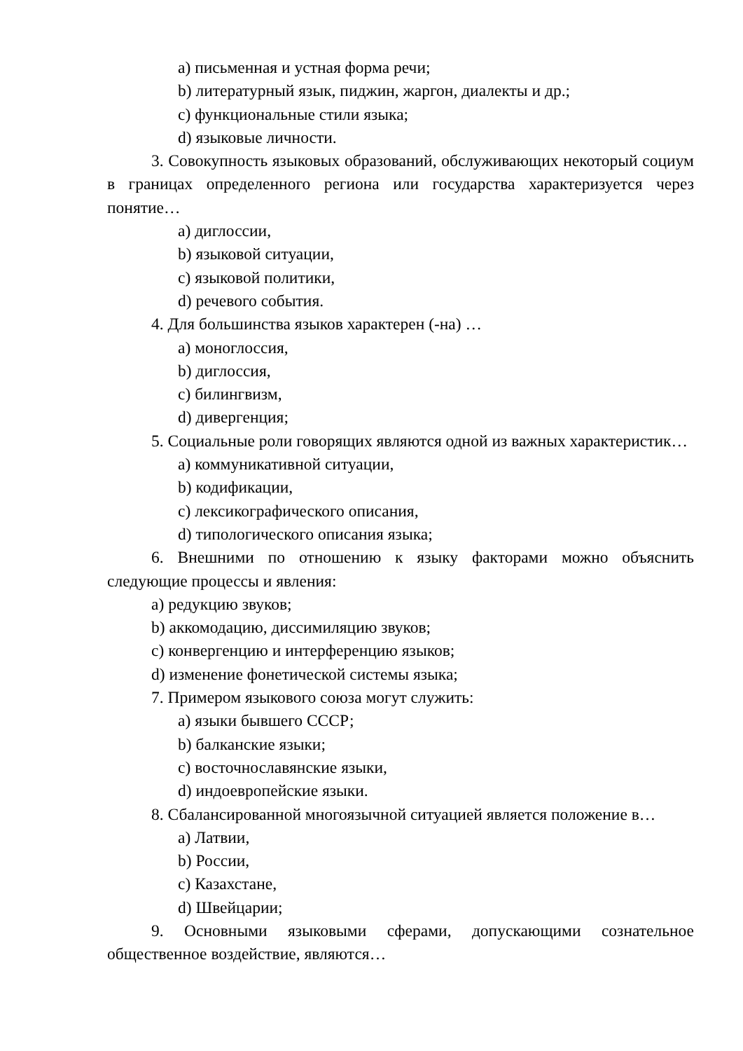a) письменная и устная форма речи;
b) литературный язык, пиджин, жаргон, диалекты и др.;
c) функциональные стили языка;
d) языковые личности.
3. Совокупность языковых образований, обслуживающих некоторый социум в границах определенного региона или государства характеризуется через понятие…
a) диглоссии,
b) языковой ситуации,
c) языковой политики,
d) речевого события.
4. Для большинства языков характерен (-на) …
a) моноглоссия,
b) диглоссия,
c) билингвизм,
d) дивергенция;
5. Социальные роли говорящих являются одной из важных характеристик…
a) коммуникативной ситуации,
b) кодификации,
c) лексикографического описания,
d) типологического описания языка;
6. Внешними по отношению к языку факторами можно объяснить следующие процессы и явления:
a) редукцию звуков;
b) аккомодацию, диссимиляцию звуков;
c) конвергенцию и интерференцию языков;
d) изменение фонетической системы языка;
7. Примером языкового союза могут служить:
a) языки бывшего СССР;
b) балканские языки;
c) восточнославянские языки,
d) индоевропейские языки.
8. Сбалансированной многоязычной ситуацией является положение в…
a) Латвии,
b) России,
c) Казахстане,
d) Швейцарии;
9. Основными языковыми сферами, допускающими сознательное общественное воздействие, являются…